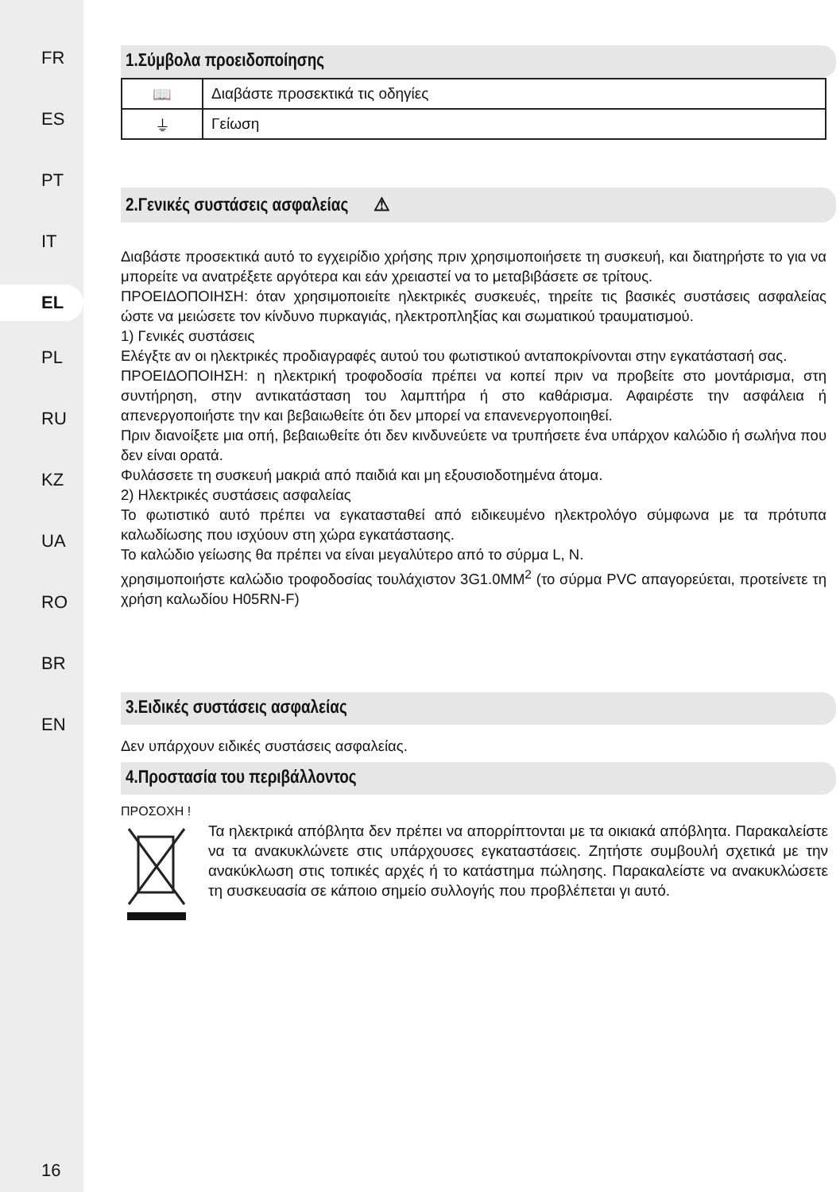FR
ES
PT
IT
EL
PL
RU
KZ
UA
RO
BR
EN
16
1.Σύμβολα προειδοποίησης
| 📖 | Διαβάστε προσεκτικά τις οδηγίες |
| ⏚ | Γείωση |
2.Γενικές συστάσεις ασφαλείας ⚠
Διαβάστε προσεκτικά αυτό το εγχειρίδιο χρήσης πριν χρησιμοποιήσετε τη συσκευή, και διατηρήστε το για να μπορείτε να ανατρέξετε αργότερα και εάν χρειαστεί να το μεταβιβάσετε σε τρίτους.
ΠΡΟΕΙΔΟΠΟΙΗΣΗ: όταν χρησιμοποιείτε ηλεκτρικές συσκευές, τηρείτε τις βασικές συστάσεις ασφαλείας ώστε να μειώσετε τον κίνδυνο πυρκαγιάς, ηλεκτροπληξίας και σωματικού τραυματισμού.
1) Γενικές συστάσεις
Ελέγξτε αν οι ηλεκτρικές προδιαγραφές αυτού του φωτιστικού ανταποκρίνονται στην εγκατάστασή σας.
ΠΡΟΕΙΔΟΠΟΙΗΣΗ: η ηλεκτρική τροφοδοσία πρέπει να κοπεί πριν να προβείτε στο μοντάρισμα, στη συντήρηση, στην αντικατάσταση του λαμπτήρα ή στο καθάρισμα. Αφαιρέστε την ασφάλεια ή απενεργοποιήστε την και βεβαιωθείτε ότι δεν μπορεί να επανενεργοποιηθεί.
Πριν διανοίξετε μια οπή, βεβαιωθείτε ότι δεν κινδυνεύετε να τρυπήσετε ένα υπάρχον καλώδιο ή σωλήνα που δεν είναι ορατά.
Φυλάσσετε τη συσκευή μακριά από παιδιά και μη εξουσιοδοτημένα άτομα.
2) Ηλεκτρικές συστάσεις ασφαλείας
Το φωτιστικό αυτό πρέπει να εγκατασταθεί από ειδικευμένο ηλεκτρολόγο σύμφωνα με τα πρότυπα καλωδίωσης που ισχύουν στη χώρα εγκατάστασης.
Το καλώδιο γείωσης θα πρέπει να είναι μεγαλύτερο από το σύρμα L, N.
χρησιμοποιήστε καλώδιο τροφοδοσίας τουλάχιστον 3G1.0MM<sup>2</sup> (το σύρμα PVC απαγορεύεται, προτείνετε τη χρήση καλωδίου H05RN-F)
3.Ειδικές συστάσεις ασφαλείας
Δεν υπάρχουν ειδικές συστάσεις ασφαλείας.
4.Προστασία του περιβάλλοντος
ΠΡΟΣΟΧΗ !
Τα ηλεκτρικά απόβλητα δεν πρέπει να απορρίπτονται με τα οικιακά απόβλητα. Παρακαλείστε να τα ανακυκλώνετε στις υπάρχουσες εγκαταστάσεις. Ζητήστε συμβουλή σχετικά με την ανακύκλωση στις τοπικές αρχές ή το κατάστημα πώλησης. Παρακαλείστε να ανακυκλώσετε τη συσκευασία σε κάποιο σημείο συλλογής που προβλέπεται γι αυτό.